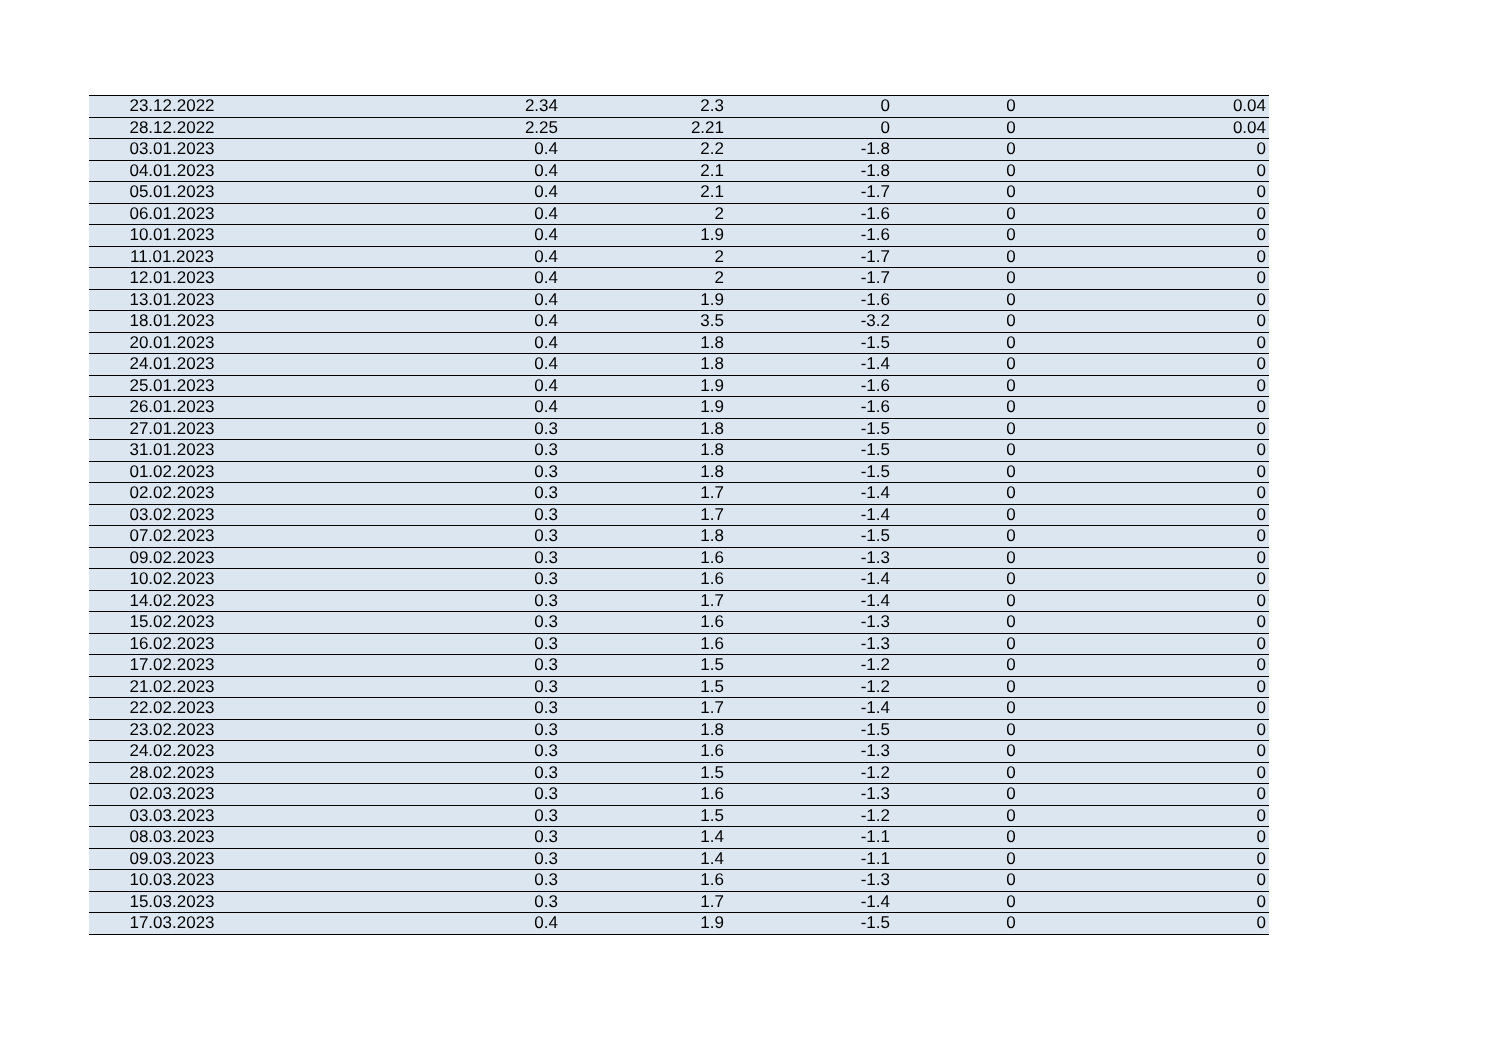| 23.12.2022 | 2.34 | 2.3 | 0 | 0 | 0.04 |
| 28.12.2022 | 2.25 | 2.21 | 0 | 0 | 0.04 |
| 03.01.2023 | 0.4 | 2.2 | -1.8 | 0 | 0 |
| 04.01.2023 | 0.4 | 2.1 | -1.8 | 0 | 0 |
| 05.01.2023 | 0.4 | 2.1 | -1.7 | 0 | 0 |
| 06.01.2023 | 0.4 | 2 | -1.6 | 0 | 0 |
| 10.01.2023 | 0.4 | 1.9 | -1.6 | 0 | 0 |
| 11.01.2023 | 0.4 | 2 | -1.7 | 0 | 0 |
| 12.01.2023 | 0.4 | 2 | -1.7 | 0 | 0 |
| 13.01.2023 | 0.4 | 1.9 | -1.6 | 0 | 0 |
| 18.01.2023 | 0.4 | 3.5 | -3.2 | 0 | 0 |
| 20.01.2023 | 0.4 | 1.8 | -1.5 | 0 | 0 |
| 24.01.2023 | 0.4 | 1.8 | -1.4 | 0 | 0 |
| 25.01.2023 | 0.4 | 1.9 | -1.6 | 0 | 0 |
| 26.01.2023 | 0.4 | 1.9 | -1.6 | 0 | 0 |
| 27.01.2023 | 0.3 | 1.8 | -1.5 | 0 | 0 |
| 31.01.2023 | 0.3 | 1.8 | -1.5 | 0 | 0 |
| 01.02.2023 | 0.3 | 1.8 | -1.5 | 0 | 0 |
| 02.02.2023 | 0.3 | 1.7 | -1.4 | 0 | 0 |
| 03.02.2023 | 0.3 | 1.7 | -1.4 | 0 | 0 |
| 07.02.2023 | 0.3 | 1.8 | -1.5 | 0 | 0 |
| 09.02.2023 | 0.3 | 1.6 | -1.3 | 0 | 0 |
| 10.02.2023 | 0.3 | 1.6 | -1.4 | 0 | 0 |
| 14.02.2023 | 0.3 | 1.7 | -1.4 | 0 | 0 |
| 15.02.2023 | 0.3 | 1.6 | -1.3 | 0 | 0 |
| 16.02.2023 | 0.3 | 1.6 | -1.3 | 0 | 0 |
| 17.02.2023 | 0.3 | 1.5 | -1.2 | 0 | 0 |
| 21.02.2023 | 0.3 | 1.5 | -1.2 | 0 | 0 |
| 22.02.2023 | 0.3 | 1.7 | -1.4 | 0 | 0 |
| 23.02.2023 | 0.3 | 1.8 | -1.5 | 0 | 0 |
| 24.02.2023 | 0.3 | 1.6 | -1.3 | 0 | 0 |
| 28.02.2023 | 0.3 | 1.5 | -1.2 | 0 | 0 |
| 02.03.2023 | 0.3 | 1.6 | -1.3 | 0 | 0 |
| 03.03.2023 | 0.3 | 1.5 | -1.2 | 0 | 0 |
| 08.03.2023 | 0.3 | 1.4 | -1.1 | 0 | 0 |
| 09.03.2023 | 0.3 | 1.4 | -1.1 | 0 | 0 |
| 10.03.2023 | 0.3 | 1.6 | -1.3 | 0 | 0 |
| 15.03.2023 | 0.3 | 1.7 | -1.4 | 0 | 0 |
| 17.03.2023 | 0.4 | 1.9 | -1.5 | 0 | 0 |